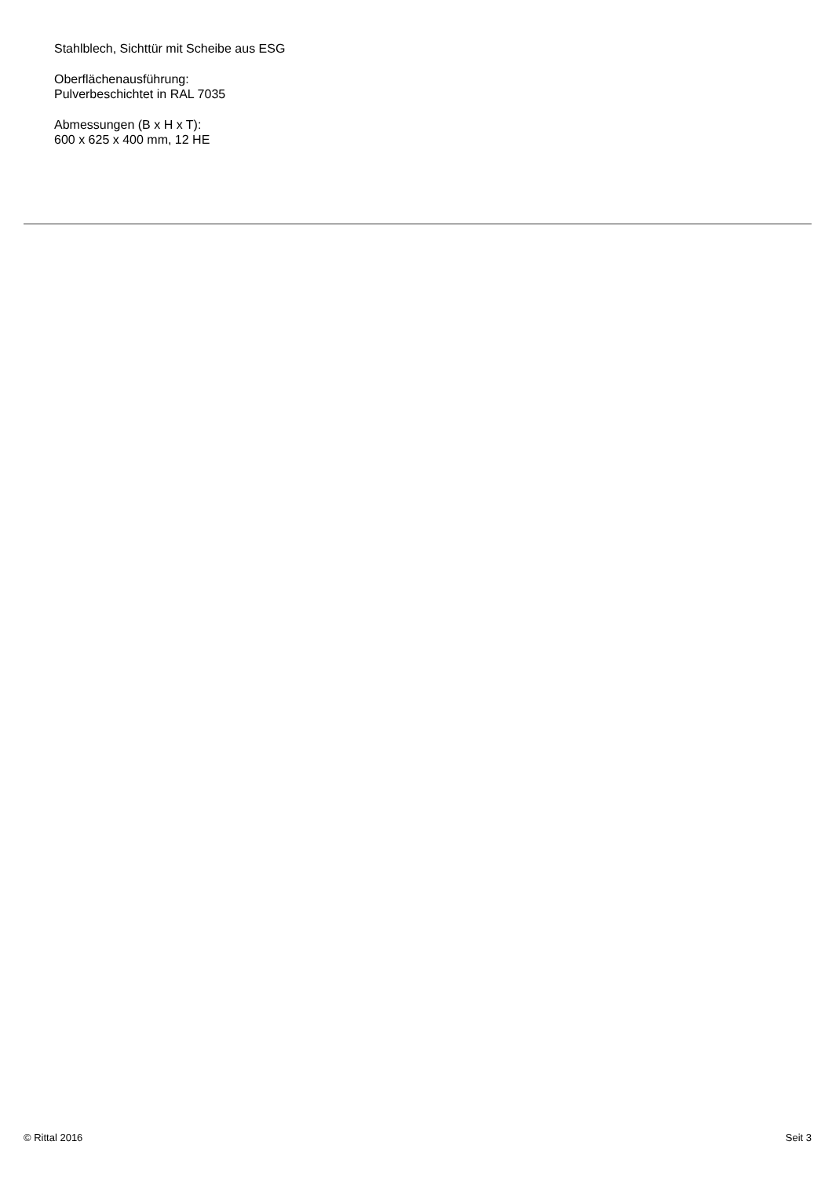Stahlblech, Sichttür mit Scheibe aus ESG
Oberflächenausführung:
Pulverbeschichtet in RAL 7035
Abmessungen (B x H x T):
600 x 625 x 400 mm, 12 HE
© Rittal 2016 Seit 3